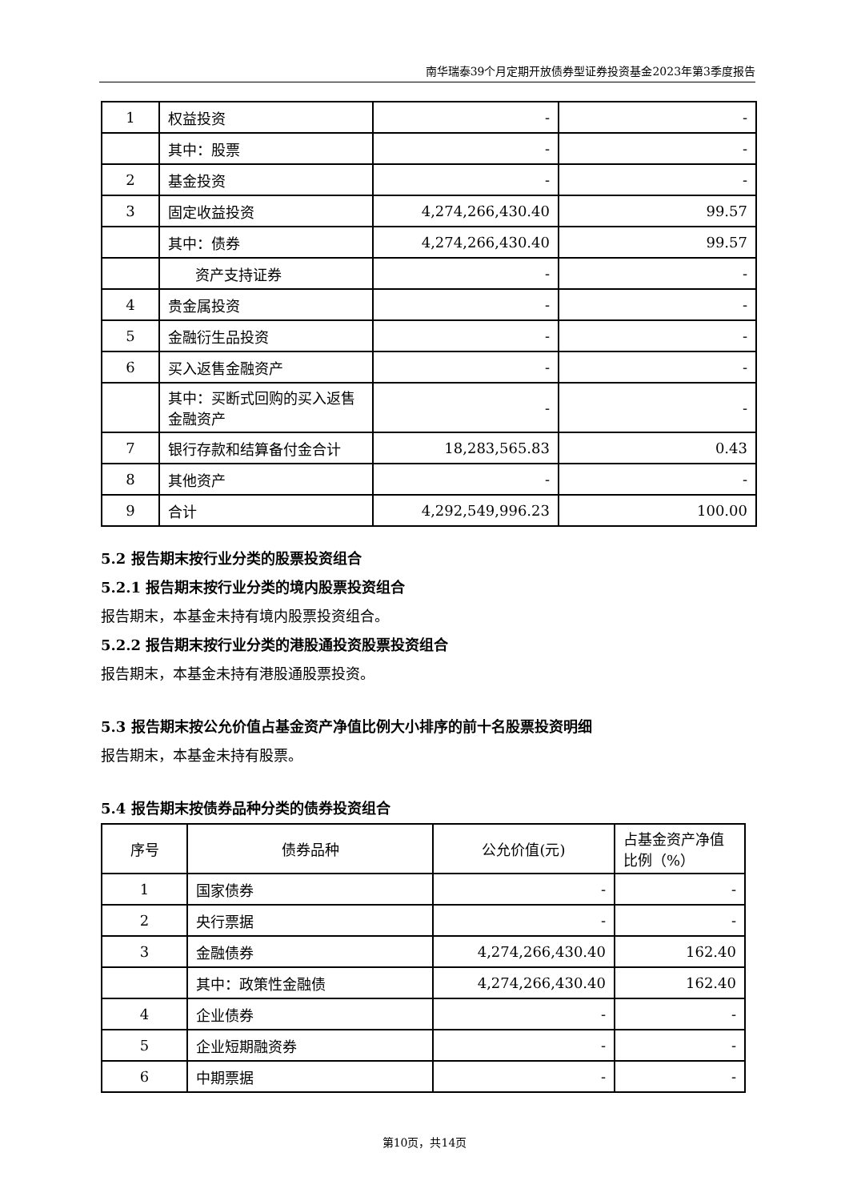南华瑞泰39个月定期开放债券型证券投资基金2023年第3季度报告
| 1 | 权益投资 | - | - |
| | 其中：股票 | - | - |
| 2 | 基金投资 | - | - |
| 3 | 固定收益投资 | 4,274,266,430.40 | 99.57 |
| | 其中：债券 | 4,274,266,430.40 | 99.57 |
| | 资产支持证券 | - | - |
| 4 | 贵金属投资 | - | - |
| 5 | 金融衍生品投资 | - | - |
| 6 | 买入返售金融资产 | - | - |
| | 其中：买断式回购的买入返售金融资产 | - | - |
| 7 | 银行存款和结算备付金合计 | 18,283,565.83 | 0.43 |
| 8 | 其他资产 | - | - |
| 9 | 合计 | 4,292,549,996.23 | 100.00 |
5.2 报告期末按行业分类的股票投资组合
5.2.1 报告期末按行业分类的境内股票投资组合
报告期末，本基金未持有境内股票投资组合。
5.2.2 报告期末按行业分类的港股通投资股票投资组合
报告期末，本基金未持有港股通股票投资。
5.3 报告期末按公允价值占基金资产净值比例大小排序的前十名股票投资明细
报告期末，本基金未持有股票。
5.4 报告期末按债券品种分类的债券投资组合
| 序号 | 债券品种 | 公允价值(元) | 占基金资产净值比例（%） |
| --- | --- | --- | --- |
| 1 | 国家债券 | - | - |
| 2 | 央行票据 | - | - |
| 3 | 金融债券 | 4,274,266,430.40 | 162.40 |
| | 其中：政策性金融债 | 4,274,266,430.40 | 162.40 |
| 4 | 企业债券 | - | - |
| 5 | 企业短期融资券 | - | - |
| 6 | 中期票据 | - | - |
第10页，共14页